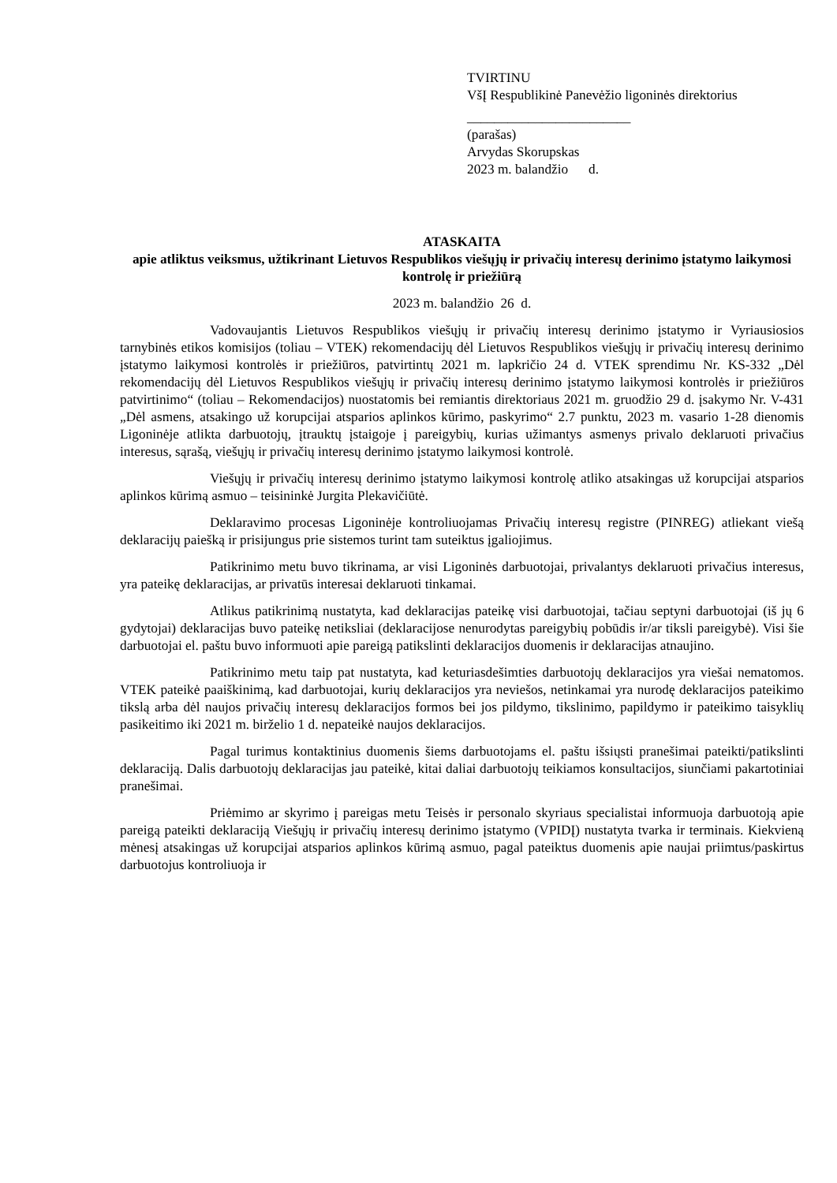TVIRTINU
VšĮ Respublikinė Panevėžio ligoninės direktorius
________________________
(parašas)
Arvydas Skorupskas
2023 m. balandžio d.
ATASKAITA
apie atliktus veiksmus, užtikrinant Lietuvos Respublikos viešųjų ir privačių interesų derinimo įstatymo laikymosi kontrolę ir priežiūrą
2023 m. balandžio 26 d.
Vadovaujantis Lietuvos Respublikos viešųjų ir privačių interesų derinimo įstatymo ir Vyriausiosios tarnybinės etikos komisijos (toliau – VTEK) rekomendacijų dėl Lietuvos Respublikos viešųjų ir privačių interesų derinimo įstatymo laikymosi kontrolės ir priežiūros, patvirtintų 2021 m. lapkričio 24 d. VTEK sprendimu Nr. KS-332 „Dėl rekomendacijų dėl Lietuvos Respublikos viešųjų ir privačių interesų derinimo įstatymo laikymosi kontrolės ir priežiūros patvirtinimo“ (toliau – Rekomendacijos) nuostatomis bei remiantis direktoriaus 2021 m. gruodžio 29 d. įsakymo Nr. V-431 „Dėl asmens, atsakingo už korupcijai atsparios aplinkos kūrimo, paskyrimo“ 2.7 punktu, 2023 m. vasario 1-28 dienomis Ligoninėje atlikta darbuotojų, įtrauktų įstaigoje į pareigybių, kurias užimantys asmenys privalo deklaruoti privačius interesus, sąrašą, viešųjų ir privačių interesų derinimo įstatymo laikymosi kontrolė.
Viešųjų ir privačių interesų derinimo įstatymo laikymosi kontrolę atliko atsakingas už korupcijai atsparios aplinkos kūrimą asmuo – teisininkė Jurgita Plekavičiūtė.
Deklaravimo procesas Ligoninėje kontroliuojamas Privačių interesų registre (PINREG) atliekant viešą deklaracijų paiešką ir prisijungus prie sistemos turint tam suteiktus įgaliojimus.
Patikrinimo metu buvo tikrinama, ar visi Ligoninės darbuotojai, privalantys deklaruoti privačius interesus, yra pateikę deklaracijas, ar privatūs interesai deklaruoti tinkamai.
Atlikus patikrinimą nustatyta, kad deklaracijas pateikę visi darbuotojai, tačiau septyni darbuotojai (iš jų 6 gydytojai) deklaracijas buvo pateikę netiksliai (deklaracijose nenurodytas pareigybių pobūdis ir/ar tiksli pareigybė). Visi šie darbuotojai el. paštu buvo informuoti apie pareigą patikslinti deklaracijos duomenis ir deklaracijas atnaujino.
Patikrinimo metu taip pat nustatyta, kad keturiasdešimties darbuotojų deklaracijos yra viešai nematomos. VTEK pateikė paaiškinimą, kad darbuotojai, kurių deklaracijos yra neviešos, netinkamai yra nurodę deklaracijos pateikimo tikslą arba dėl naujos privačių interesų deklaracijos formos bei jos pildymo, tikslinimo, papildymo ir pateikimo taisyklių pasikeitimo iki 2021 m. birželio 1 d. nepateikė naujos deklaracijos.
Pagal turimus kontaktinius duomenis šiems darbuotojams el. paštu išsiųsti pranešimai pateikti/patikslinti deklaraciją. Dalis darbuotojų deklaracijas jau pateikė, kitai daliai darbuotojų teikiamos konsultacijos, siunčiami pakartotiniai pranešimai.
Priėmimo ar skyrimo į pareigas metu Teisės ir personalo skyriaus specialistai informuoja darbuotoją apie pareigą pateikti deklaraciją Viešųjų ir privačių interesų derinimo įstatymo (VPIDĮ) nustatyta tvarka ir terminais. Kiekvieną mėnesį atsakingas už korupcijai atsparios aplinkos kūrimą asmuo, pagal pateiktus duomenis apie naujai priimtus/paskirtus darbuotojus kontroliuoja ir